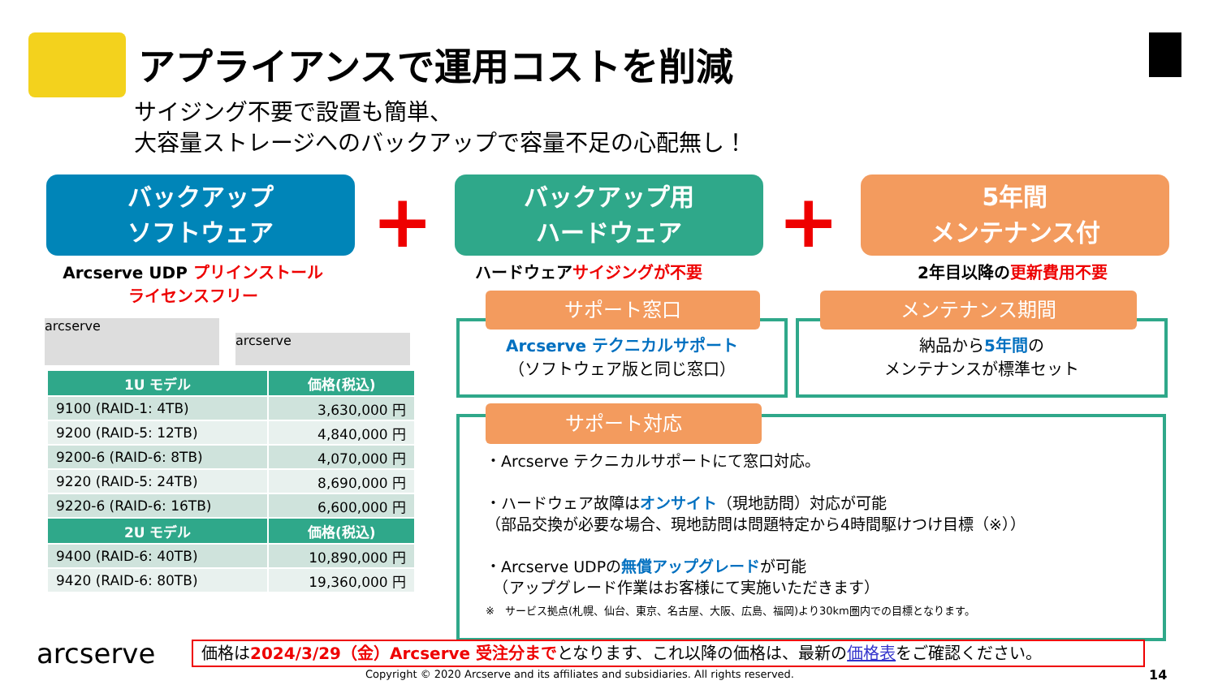アプライアンスで運用コストを削減
サイジング不要で設置も簡単、
大容量ストレージへのバックアップで容量不足の心配無し！
バックアップ
ソフトウェア
+
バックアップ用
ハードウェア
+
5年間
メンテナンス付
Arcserve UDP プリインストール
ライセンスフリー
ハードウェアサイジングが不要 2年目以降の更新費用不要
arcserve
arcserve
| 1U モデル | 価格(税込) |
| --- | --- |
| 9100 (RAID-1: 4TB) | 3,630,000 円 |
| 9200 (RAID-5: 12TB) | 4,840,000 円 |
| 9200-6 (RAID-6: 8TB) | 4,070,000 円 |
| 9220 (RAID-5: 24TB) | 8,690,000 円 |
| 9220-6 (RAID-6: 16TB) | 6,600,000 円 |
| 2U モデル | 価格(税込) |
| 9400 (RAID-6: 40TB) | 10,890,000 円 |
| 9420 (RAID-6: 80TB) | 19,360,000 円 |
サポート窓口
Arcserve テクニカルサポート
（ソフトウェア版と同じ窓口）
メンテナンス期間
納品から5年間の
メンテナンスが標準セット
サポート対応
・Arcserve テクニカルサポートにて窓口対応。
・ハードウェア故障はオンサイト（現地訪問）対応が可能
（部品交換が必要な場合、現地訪問は問題特定から4時間駆けつけ目標（※））
・Arcserve UDPの無償アップグレードが可能
　（アップグレード作業はお客様にて実施いただきます）
※　サービス拠点(札幌、仙台、東京、名古屋、大阪、広島、福岡)より30km圏内での目標となります。
arcserve 価格は2024/3/29（金）Arcserve 受注分までとなります、これ以降の価格は、最新の価格表をご確認ください。
Copyright © 2020 Arcserve and its affiliates and subsidiaries. All rights reserved.
14